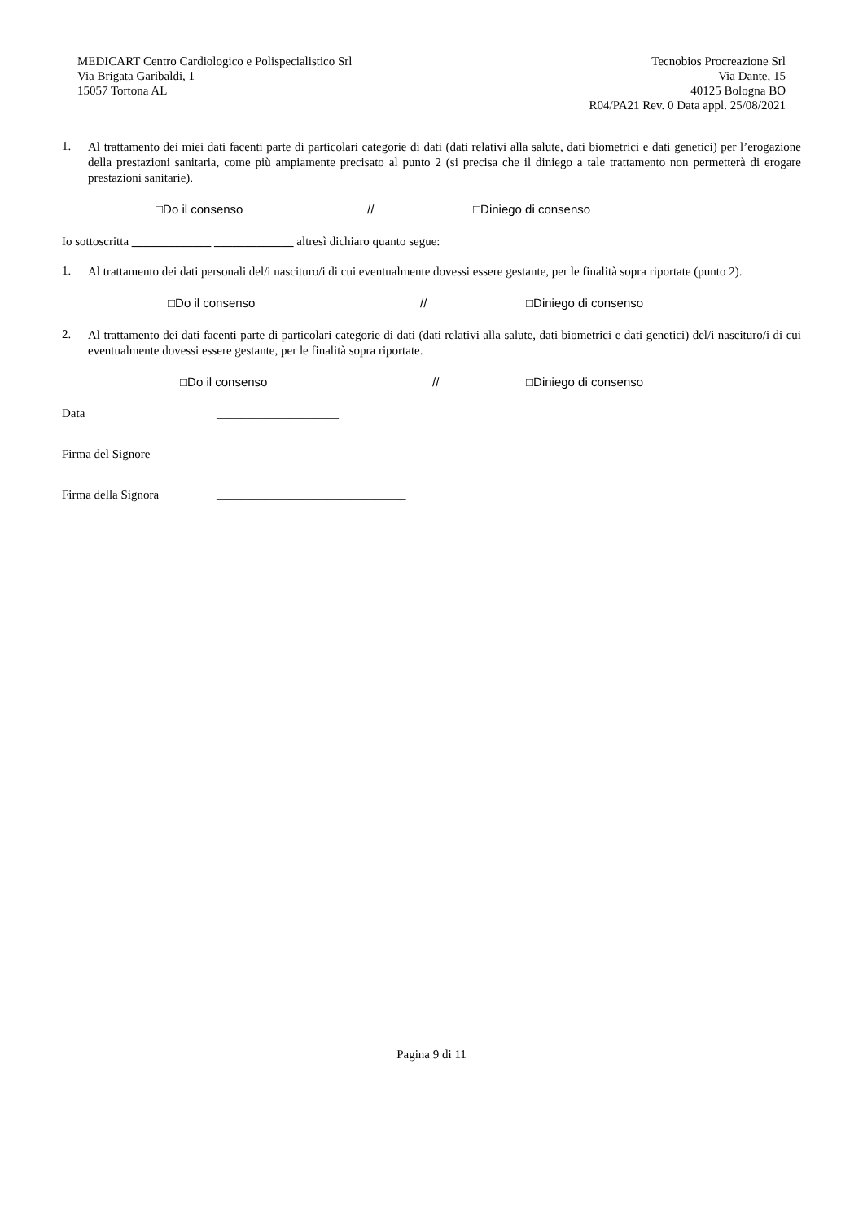MEDICART Centro Cardiologico e Polispecialistico Srl
Via Brigata Garibaldi, 1
15057 Tortona AL
Tecnobios Procreazione Srl
Via Dante, 15
40125 Bologna BO
R04/PA21 Rev. 0 Data appl. 25/08/2021
1.
Al trattamento dei miei dati facenti parte di particolari categorie di dati (dati relativi alla salute, dati biometrici e dati genetici) per l’erogazione della prestazioni sanitaria, come più ampiamente precisato al punto 2 (si precisa che il diniego a tale trattamento non permetterà di erogare prestazioni sanitarie).
□Do il consenso // □Diniego di consenso
Io sottoscritta _____________ _____________ altresì dichiaro quanto segue:
1.
Al trattamento dei dati personali del/i nascituro/i di cui eventualmente dovessi essere gestante, per le finalità sopra riportate (punto 2).
□Do il consenso // □Diniego di consenso
2.
Al trattamento dei dati facenti parte di particolari categorie di dati (dati relativi alla salute, dati biometrici e dati genetici) del/i nascituro/i di cui eventualmente dovessi essere gestante, per le finalità sopra riportate.
□Do il consenso // □Diniego di consenso
Data ____________________
Firma del Signore _______________________________
Firma della Signora _______________________________
Pagina 9 di 11